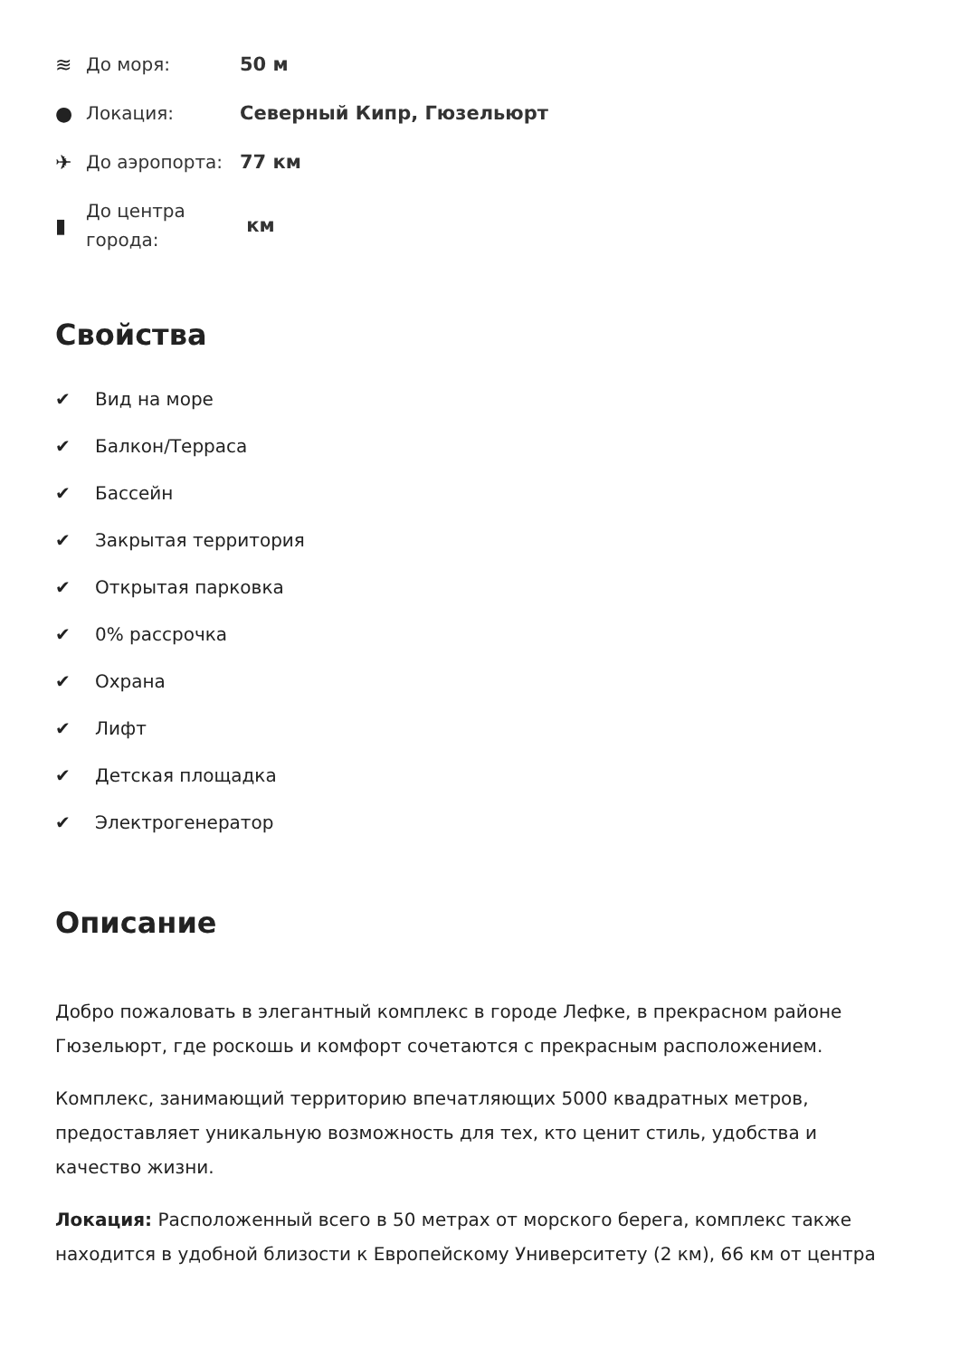≋
До моря:
50 м
●
Локация:
Северный Кипр, Гюзельюрт
✈
До аэропорта:
77 км
▮
До центра города:
км
Свойства
✔ Вид на море
✔ Балкон/Терраса
✔ Бассейн
✔ Закрытая территория
✔ Открытая парковка
✔ 0% рассрочка
✔ Охрана
✔ Лифт
✔ Детская площадка
✔ Электрогенератор
Описание
Добро пожаловать в элегантный комплекс в городе Лефке, в прекрасном районе Гюзельюрт, где роскошь и комфорт сочетаются с прекрасным расположением.
Комплекс, занимающий территорию впечатляющих 5000 квадратных метров, предоставляет уникальную возможность для тех, кто ценит стиль, удобства и качество жизни.
Локация: Расположенный всего в 50 метрах от морского берега, комплекс также находится в удобной близости к Европейскому Университету (2 км), 66 км от центра